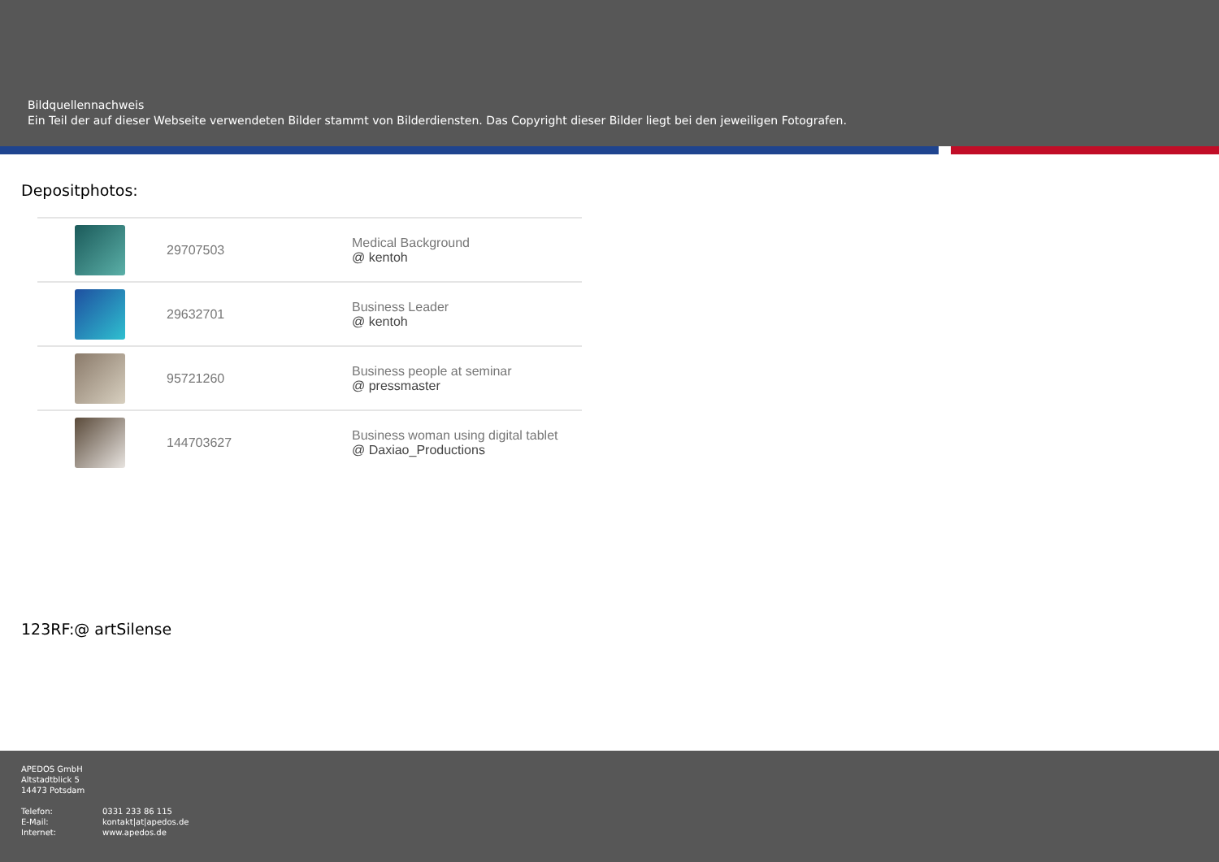Bildquellennachweis
Ein Teil der auf dieser Webseite verwendeten Bilder stammt von Bilderdiensten. Das Copyright dieser Bilder liegt bei den jeweiligen Fotografen.
Depositphotos:
| | 29707503 | Medical Background @ kentoh |
| | 29632701 | Business Leader @ kentoh |
| | 95721260 | Business people at seminar @ pressmaster |
| | 144703627 | Business woman using digital tablet @ Daxiao_Productions |
123RF:@ artSilense
APEDOS GmbH
Altstadtblick 5
14473 Potsdam
Telefon: 0331 233 86 115
E-Mail: kontakt|at|apedos.de
Internet: www.apedos.de